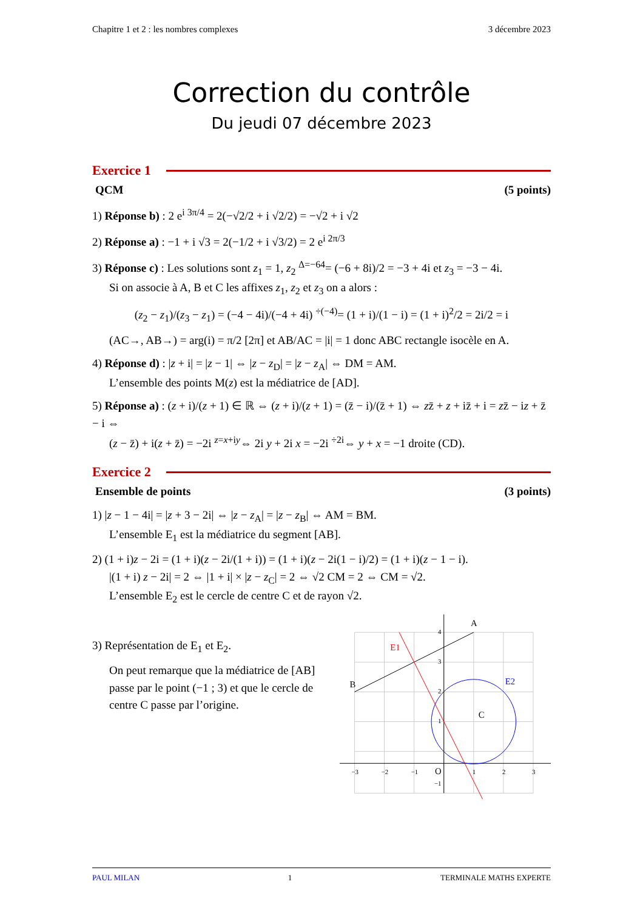Chapitre 1 et 2 : les nombres complexes 3 décembre 2023
Correction du contrôle
Du jeudi 07 décembre 2023
Exercice 1
QCM (5 points)
1) Réponse b) : 2 e<sup>i 3π/4</sup> = 2(−√2/2 + i √2/2) = −√2 + i √2
2) Réponse a) : −1 + i √3 = 2(−1/2 + i √3/2) = 2 e<sup>i 2π/3</sup>
3) Réponse c) : Les solutions sont z<sub>1</sub> = 1, z<sub>2</sub> <sup>Δ=−64</sup>= (−6 + 8i)/2 = −3 + 4i et z<sub>3</sub> = −3 − 4i.
Si on associe à A, B et C les affixes z<sub>1</sub>, z<sub>2</sub> et z<sub>3</sub> on a alors :
(z<sub>2</sub> − z<sub>1</sub>)/(z<sub>3</sub> − z<sub>1</sub>) = (−4 − 4i)/(−4 + 4i) <sup>÷(−4)</sup>= (1 + i)/(1 − i) = (1 + i)<sup>2</sup>/2 = 2i/2 = i
(AC→, AB→) = arg(i) = π/2 [2π] et AB/AC = |i| = 1 donc ABC rectangle isocèle en A.
4) Réponse d) : |z + i| = |z − 1| ⇔ |z − z<sub>D</sub>| = |z − z<sub>A</sub>| ⇔ DM = AM.
L’ensemble des points M(z) est la médiatrice de [AD].
5) Réponse a) : (z + i)/(z + 1) ∈ ℝ ⇔ (z + i)/(z + 1) = (z̄ − i)/(z̄ + 1) ⇔ zz̄ + z + iz̄ + i = zz̄ − iz + z̄ − i ⇔
(z − z̄) + i(z + z̄) = −2i <sup>z=x+iy</sup>⇔ 2i y + 2i x = −2i <sup>÷2i</sup>⇔ y + x = −1 droite (CD).
Exercice 2
Ensemble de points (3 points)
1) |z − 1 − 4i| = |z + 3 − 2i| ⇔ |z − z<sub>A</sub>| = |z − z<sub>B</sub>| ⇔ AM = BM.
L’ensemble E<sub>1</sub> est la médiatrice du segment [AB].
2) (1 + i)z − 2i = (1 + i)(z − 2i/(1 + i)) = (1 + i)(z − 2i(1 − i)/2) = (1 + i)(z − 1 − i).
|(1 + i) z − 2i| = 2 ⇔ |1 + i| × |z − z<sub>C</sub>| = 2 ⇔ √2 CM = 2 ⇔ CM = √2.
L’ensemble E<sub>2</sub> est le cercle de centre C et de rayon √2.
3) Représentation de E<sub>1</sub> et E<sub>2</sub>.
On peut remarque que la médiatrice de [AB] passe par le point (−1 ; 3) et que le cercle de centre C passe par l’origine.
A
B
C
O
E1
E2
−3
−2
−1
1
2
3
4
3
2
1
−1
PAUL MILAN 1 TERMINALE MATHS EXPERTE